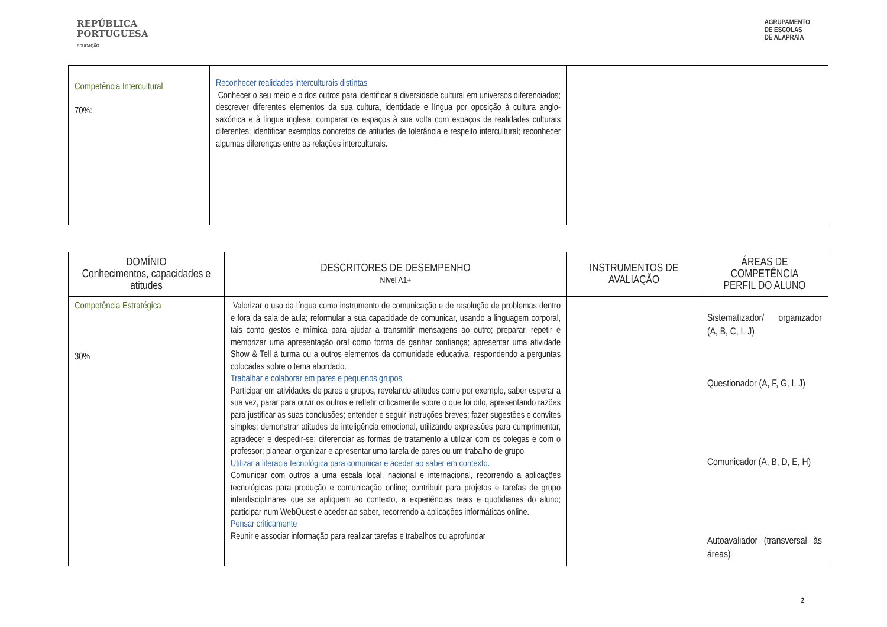REPÚBLICA
PORTUGUESA
EDUCAÇÃO
AGRUPAMENTO
DE ESCOLAS
DE ALAPRAIA
| Competência Intercultural 70%: | Reconhecer realidades interculturais distintas Conhecer o seu meio e o dos outros para identificar a diversidade cultural em universos diferenciados; descrever diferentes elementos da sua cultura, identidade e língua por oposição à cultura anglo-saxónica e à língua inglesa; comparar os espaços à sua volta com espaços de realidades culturais diferentes; identificar exemplos concretos de atitudes de tolerância e respeito intercultural; reconhecer algumas diferenças entre as relações interculturais. | | |
| DOMÍNIO Conhecimentos, capacidades e atitudes | DESCRITORES DE DESEMPENHO Nível A1+ | INSTRUMENTOS DE AVALIAÇÃO | ÁREAS DE COMPETÊNCIA PERFIL DO ALUNO |
| --- | --- | --- | --- |
| Competência Estratégica 30% | Valorizar o uso da língua como instrumento de comunicação e de resolução de problemas dentro e fora da sala de aula; reformular a sua capacidade de comunicar, usando a linguagem corporal, tais como gestos e mímica para ajudar a transmitir mensagens ao outro; preparar, repetir e memorizar uma apresentação oral como forma de ganhar confiança; apresentar uma atividade Show & Tell à turma ou a outros elementos da comunidade educativa, respondendo a perguntas colocadas sobre o tema abordado. Trabalhar e colaborar em pares e pequenos grupos Participar em atividades de pares e grupos, revelando atitudes como por exemplo, saber esperar a sua vez, parar para ouvir os outros e refletir criticamente sobre o que foi dito, apresentando razões para justificar as suas conclusões; entender e seguir instruções breves; fazer sugestões e convites simples; demonstrar atitudes de inteligência emocional, utilizando expressões para cumprimentar, agradecer e despedir-se; diferenciar as formas de tratamento a utilizar com os colegas e com o professor; planear, organizar e apresentar uma tarefa de pares ou um trabalho de grupo Utilizar a literacia tecnológica para comunicar e aceder ao saber em contexto. Comunicar com outros a uma escala local, nacional e internacional, recorrendo a aplicações tecnológicas para produção e comunicação online; contribuir para projetos e tarefas de grupo interdisciplinares que se apliquem ao contexto, a experiências reais e quotidianas do aluno; participar num WebQuest e aceder ao saber, recorrendo a aplicações informáticas online. Pensar criticamente Reunir e associar informação para realizar tarefas e trabalhos ou aprofundar | | Sistematizador/ organizador (A, B, C, I, J) Questionador (A, F, G, I, J) Comunicador (A, B, D, E, H) Autoavaliador (transversal às áreas) |
2